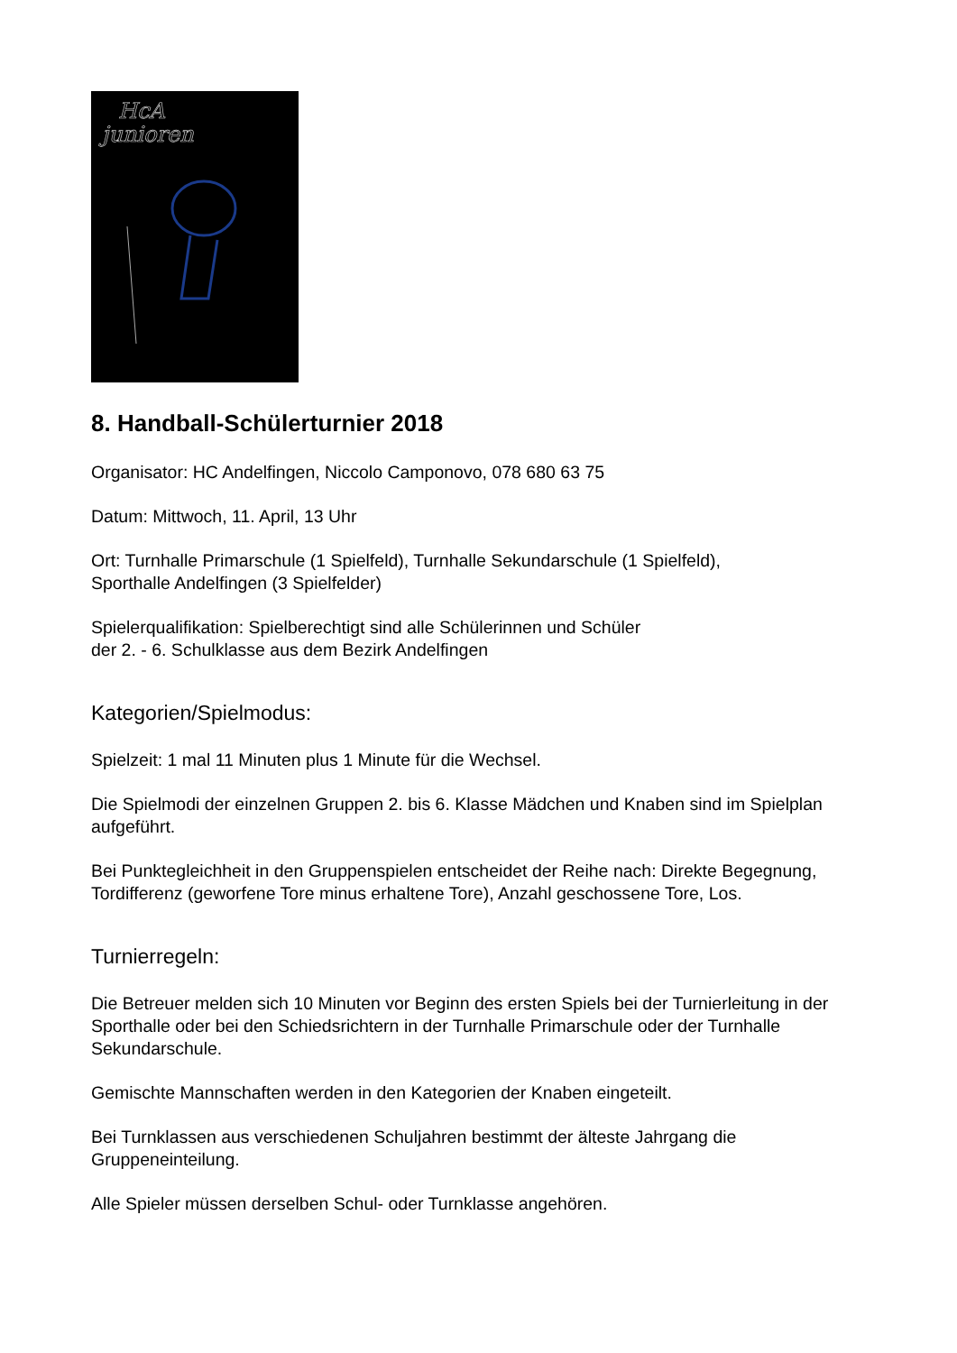HcA
junioren
8. Handball-Schülerturnier 2018
Organisator: HC Andelfingen, Niccolo Camponovo, 078 680 63 75
Datum: Mittwoch, 11. April, 13 Uhr
Ort: Turnhalle Primarschule (1 Spielfeld), Turnhalle Sekundarschule (1 Spielfeld),
Sporthalle Andelfingen (3 Spielfelder)
Spielerqualifikation: Spielberechtigt sind alle Schülerinnen und Schüler
der 2. - 6. Schulklasse aus dem Bezirk Andelfingen
Kategorien/Spielmodus:
Spielzeit: 1 mal 11 Minuten plus 1 Minute für die Wechsel.
Die Spielmodi der einzelnen Gruppen 2. bis 6. Klasse Mädchen und Knaben sind im Spielplan aufgeführt.
Bei Punktegleichheit in den Gruppenspielen entscheidet der Reihe nach: Direkte Begegnung, Tordifferenz (geworfene Tore minus erhaltene Tore), Anzahl geschossene Tore, Los.
Turnierregeln:
Die Betreuer melden sich 10 Minuten vor Beginn des ersten Spiels bei der Turnierleitung in der Sporthalle oder bei den Schiedsrichtern in der Turnhalle Primarschule oder der Turnhalle Sekundarschule.
Gemischte Mannschaften werden in den Kategorien der Knaben eingeteilt.
Bei Turnklassen aus verschiedenen Schuljahren bestimmt der älteste Jahrgang die Gruppeneinteilung.
Alle Spieler müssen derselben Schul- oder Turnklasse angehören.